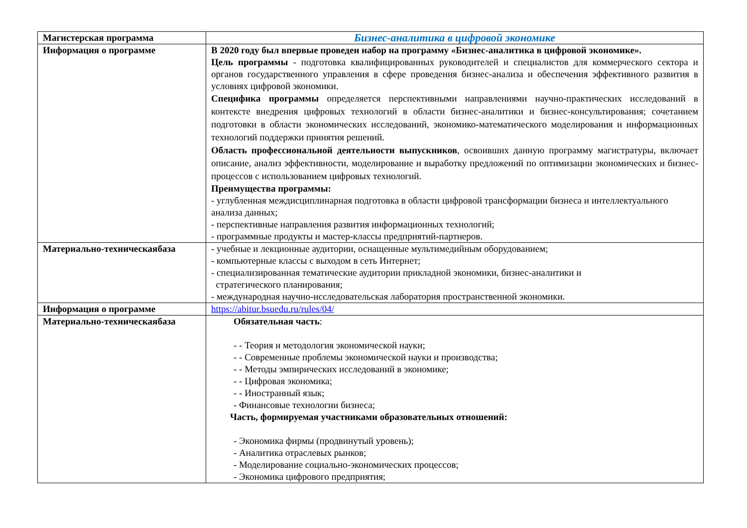| Магистерская программа | Бизнес-аналитика в цифровой экономике |
| Информация о программе | В 2020 году был впервые проведен набор на программу «Бизнес-аналитика в цифровой экономике». Цель программы - подготовка квалифицированных руководителей и специалистов для коммерческого сектора и органов государственного управления в сфере проведения бизнес-анализа и обеспечения эффективного развития в условиях цифровой экономики. Специфика программы определяется перспективными направлениями научно-практических исследований в контексте внедрения цифровых технологий в области бизнес-аналитики и бизнес-консультирования; сочетанием подготовки в области экономических исследований, экономико-математического моделирования и информационных технологий поддержки принятия решений. Область профессиональной деятельности выпускников , освоивших данную программу магистратуры, включает описание, анализ эффективности, моделирование и выработку предложений по оптимизации экономических и бизнес-процессов с использованием цифровых технологий. Преимущества программы: - углубленная междисциплинарная подготовка в области цифровой трансформации бизнеса и интеллектуального анализа данных; - перспективные направления развития информационных технологий; - программные продукты и мастер-классы предприятий-партнеров. |
| Материально-техническаябаза | - учебные и лекционные аудитории, оснащенные мультимедийным оборудованием; - компьютерные классы с выходом в сеть Интернет; - специализированная тематические аудитории прикладной экономики, бизнес-аналитики и стратегического планирования; - международная научно-исследовательская лаборатория пространственной экономики. |
| Информация о программе | https://abitur.bsuedu.ru/rules/04/ |
| Материально-техническаябаза | Обязательная часть : - - Теория и методология экономической науки; - - Современные проблемы экономической науки и производства; - - Методы эмпирических исследований в экономике; - - Цифровая экономика; - - Иностранный язык; - Финансовые технологии бизнеса; Часть, формируемая участниками образовательных отношений: - Экономика фирмы (продвинутый уровень); - Аналитика отраслевых рынков; - Моделирование социально-экономических процессов; - Экономика цифрового предприятия; |